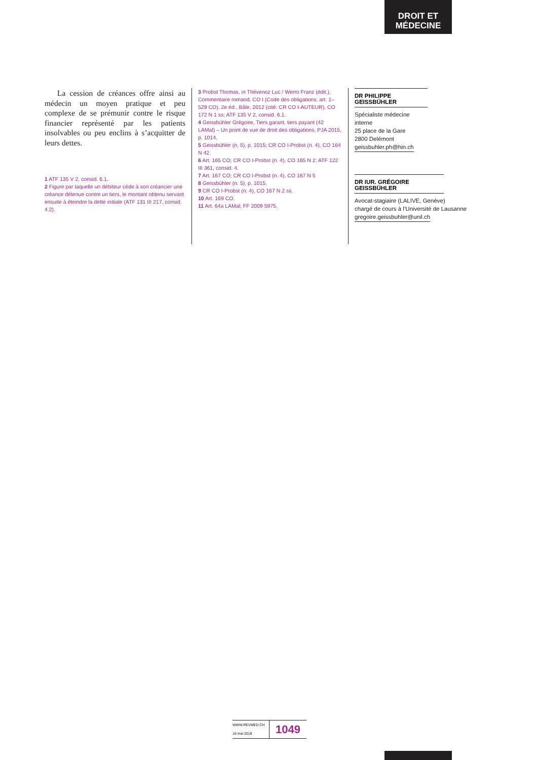DROIT ET
MÉDECINE
La cession de créances offre ainsi au médecin un moyen pratique et peu complexe de se prémunir contre le risque financier représenté par les patients insolvables ou peu enclins à s’acquitter de leurs dettes.
1 ATF 135 V 2, consid. 6.1.
2 Figure par laquelle un débiteur cède à son créancier une créance détenue contre un tiers, le montant obtenu servant ensuite à éteindre la dette initiale (ATF 131 III 217, consid. 4.2).
3 Probst Thomas, in Thévenoz Luc / Werro Franz (édit.), Commentaire romand, CO I (Code des obligations, art. 1–529 CO), 2e éd., Bâle, 2012 (cité: CR CO I-AUTEUR), CO 172 N 1 ss; ATF 135 V 2, consid. 6.1.
4 Geissbühler Grégoire, Tiers garant, tiers payant (42 LAMal) – Un point de vue de droit des obligations, PJA 2015, p. 1014.
5 Geissbühler (n. 5), p. 1015; CR CO I-Probst (n. 4), CO 164 N 42.
6 Art. 165 CO; CR CO I-Probst (n. 4), CO 165 N 2; ATF 122 III 361, consid. 4.
7 Art. 167 CO; CR CO I-Probst (n. 4), CO 167 N 5
8 Geissbühler (n. 5), p. 1015.
9 CR CO I-Probst (n. 4), CO 167 N 2 ss.
10 Art. 169 CO.
11 Art. 64a LAMal; FF 2009 5975.
DR PHILIPPE GEISSBÜHLER
Spécialiste médecine interne
25 place de la Gare
2800 Delémont
geissbuhler.ph@hin.ch
DR IUR. GRÉGOIRE GEISSBÜHLER
Avocat-stagiaire (LALIVE, Genève)
chargé de cours à l’Université de Lausanne
gregoire.geissbuhler@unil.ch
WWW.REVMED.CH
16 mai 2018
1049